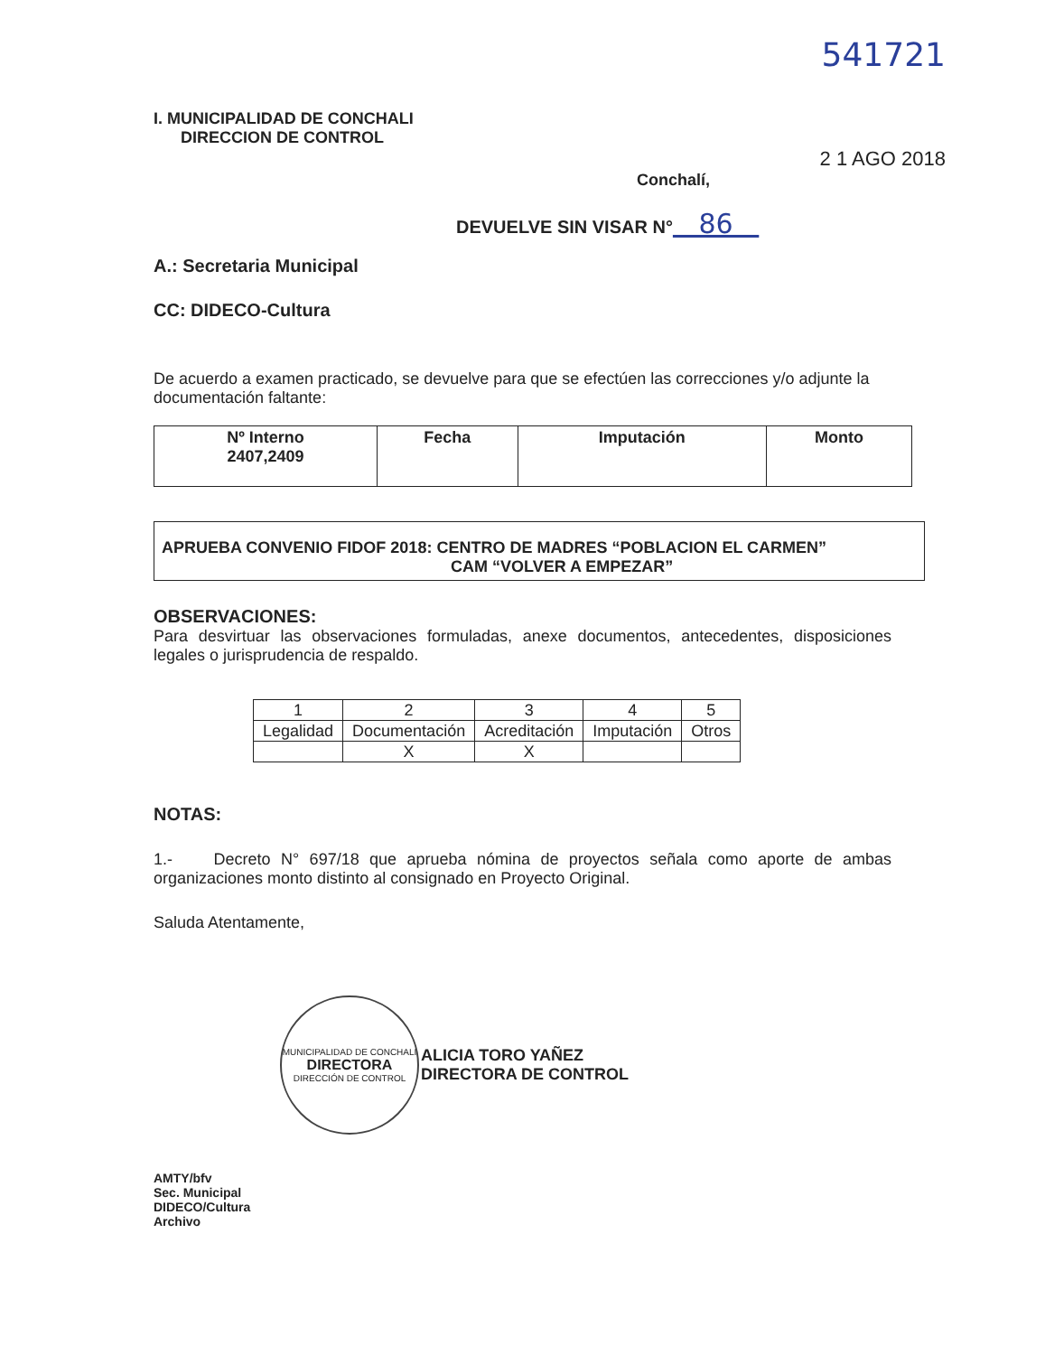541721
I. MUNICIPALIDAD DE CONCHALI
DIRECCION DE CONTROL
2 1 AGO 2018
Conchalí,
DEVUELVE SIN VISAR N° 86
A.: Secretaria Municipal
CC: DIDECO-Cultura
De acuerdo a examen practicado, se devuelve para que se efectúen las correcciones y/o adjunte la documentación faltante:
| Nº Interno 2407,2409 | Fecha | Imputación | Monto |
| --- | --- | --- | --- |
APRUEBA CONVENIO FIDOF 2018: CENTRO DE MADRES “POBLACION EL CARMEN”
CAM “VOLVER A EMPEZAR”
OBSERVACIONES:
Para desvirtuar las observaciones formuladas, anexe documentos, antecedentes, disposiciones legales o jurisprudencia de respaldo.
| 1 | 2 | 3 | 4 | 5 |
| Legalidad | Documentación | Acreditación | Imputación | Otros |
| | X | X | | |
NOTAS:
1.- Decreto N° 697/18 que aprueba nómina de proyectos señala como aporte de ambas organizaciones monto distinto al consignado en Proyecto Original.
Saluda Atentamente,
MUNICIPALIDAD DE CONCHALI
DIRECTORA
DIRECCIÓN DE CONTROL
ALICIA TORO YAÑEZ
DIRECTORA DE CONTROL
AMTY/bfv
Sec. Municipal
DIDECO/Cultura
Archivo